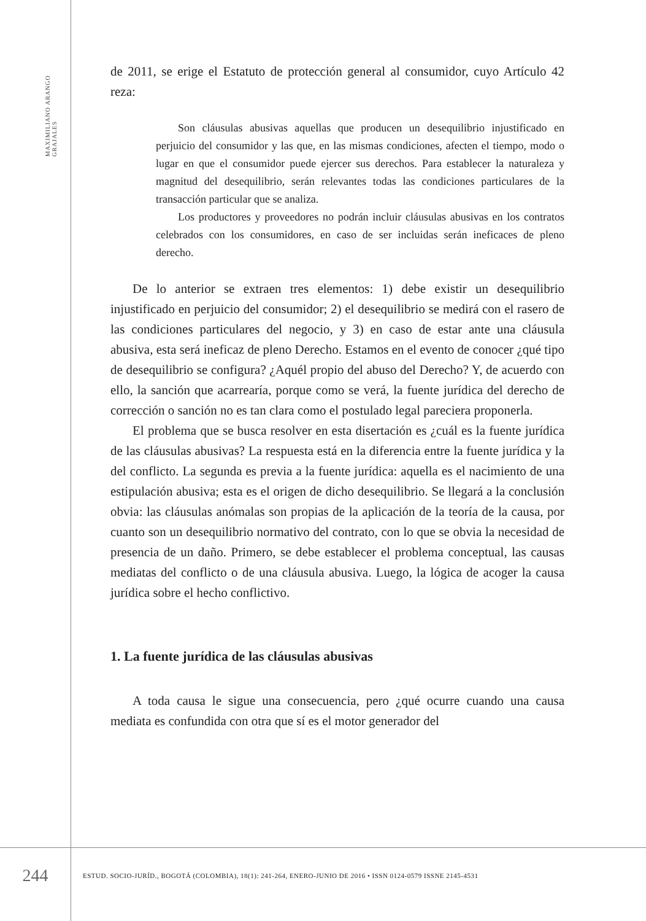MAXIMILIANO ARANGO GRAJALES
de 2011, se erige el Estatuto de protección general al consumidor, cuyo Artículo 42 reza:
Son cláusulas abusivas aquellas que producen un desequilibrio injustificado en perjuicio del consumidor y las que, en las mismas condiciones, afecten el tiempo, modo o lugar en que el consumidor puede ejercer sus derechos. Para establecer la naturaleza y magnitud del desequilibrio, serán relevantes todas las condiciones particulares de la transacción particular que se analiza.
Los productores y proveedores no podrán incluir cláusulas abusivas en los contratos celebrados con los consumidores, en caso de ser incluidas serán ineficaces de pleno derecho.
De lo anterior se extraen tres elementos: 1) debe existir un desequilibrio injustificado en perjuicio del consumidor; 2) el desequilibrio se medirá con el rasero de las condiciones particulares del negocio, y 3) en caso de estar ante una cláusula abusiva, esta será ineficaz de pleno Derecho. Estamos en el evento de conocer ¿qué tipo de desequilibrio se configura? ¿Aquél propio del abuso del Derecho? Y, de acuerdo con ello, la sanción que acarrearía, porque como se verá, la fuente jurídica del derecho de corrección o sanción no es tan clara como el postulado legal pareciera proponerla.
El problema que se busca resolver en esta disertación es ¿cuál es la fuente jurídica de las cláusulas abusivas? La respuesta está en la diferencia entre la fuente jurídica y la del conflicto. La segunda es previa a la fuente jurídica: aquella es el nacimiento de una estipulación abusiva; esta es el origen de dicho desequilibrio. Se llegará a la conclusión obvia: las cláusulas anómalas son propias de la aplicación de la teoría de la causa, por cuanto son un desequilibrio normativo del contrato, con lo que se obvia la necesidad de presencia de un daño. Primero, se debe establecer el problema conceptual, las causas mediatas del conflicto o de una cláusula abusiva. Luego, la lógica de acoger la causa jurídica sobre el hecho conflictivo.
1. La fuente jurídica de las cláusulas abusivas
A toda causa le sigue una consecuencia, pero ¿qué ocurre cuando una causa mediata es confundida con otra que sí es el motor generador del
244
ESTUD. SOCIO-JURÍD., BOGOTÁ (COLOMBIA), 18(1): 241-264, ENERO-JUNIO DE 2016 • ISSN 0124-0579 ISSNE 2145-4531